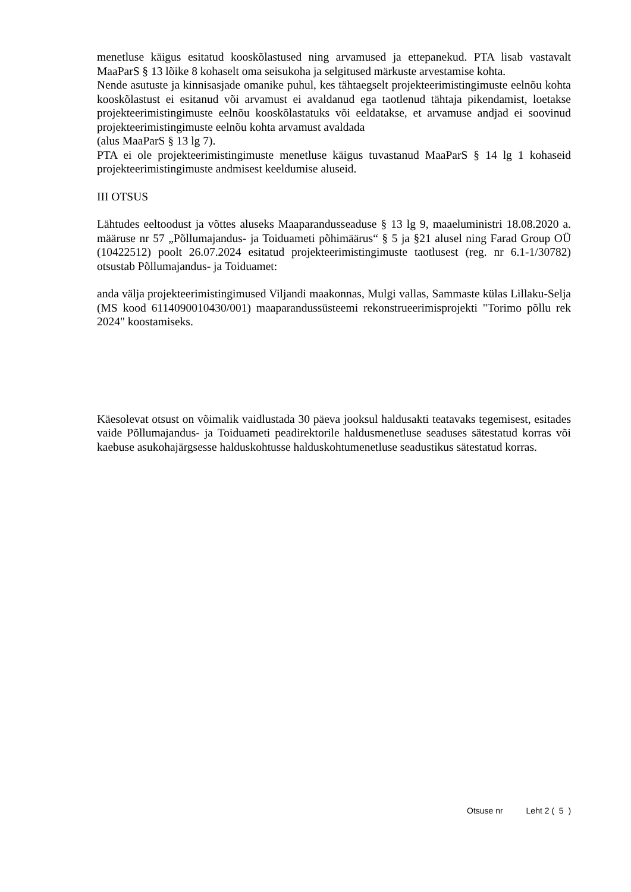menetluse käigus esitatud kooskõlastused ning arvamused ja ettepanekud. PTA lisab vastavalt MaaParS § 13 lõike 8 kohaselt oma seisukoha ja selgitused märkuste arvestamise kohta.
Nende asutuste ja kinnisasjade omanike puhul, kes tähtaegselt projekteerimistingimuste eelnõu kohta kooskõlastust ei esitanud või arvamust ei avaldanud ega taotlenud tähtaja pikendamist, loetakse projekteerimistingimuste eelnõu kooskõlastatuks või eeldatakse, et arvamuse andjad ei soovinud projekteerimistingimuste eelnõu kohta arvamust avaldada
(alus MaaParS § 13 lg 7).
PTA ei ole projekteerimistingimuste menetluse käigus tuvastanud MaaParS § 14 lg 1 kohaseid projekteerimistingimuste andmisest keeldumise aluseid.
III OTSUS
Lähtudes eeltoodust ja võttes aluseks Maaparandusseaduse § 13 lg 9, maaeluministri 18.08.2020 a. määruse nr 57 „Põllumajandus- ja Toiduameti põhimäärus“ § 5 ja §21 alusel ning Farad Group OÜ (10422512) poolt 26.07.2024 esitatud projekteerimistingimuste taotlusest (reg. nr 6.1-1/30782) otsustab Põllumajandus- ja Toiduamet:
anda välja projekteerimistingimused Viljandi maakonnas, Mulgi vallas, Sammaste külas Lillaku-Selja (MS kood 6114090010430/001) maaparandussüsteemi rekonstrueerimisprojekti "Torimo põllu rek 2024" koostamiseks.
Käesolevat otsust on võimalik vaidlustada 30 päeva jooksul haldusakti teatavaks tegemisest, esitades vaide Põllumajandus- ja Toiduameti peadirektorile haldusmenetluse seaduses sätestatud korras või kaebuse asukohajärgsesse halduskohtusse halduskohtumenetluse seadustikus sätestatud korras.
Otsuse nr Leht 2 ( 5 )